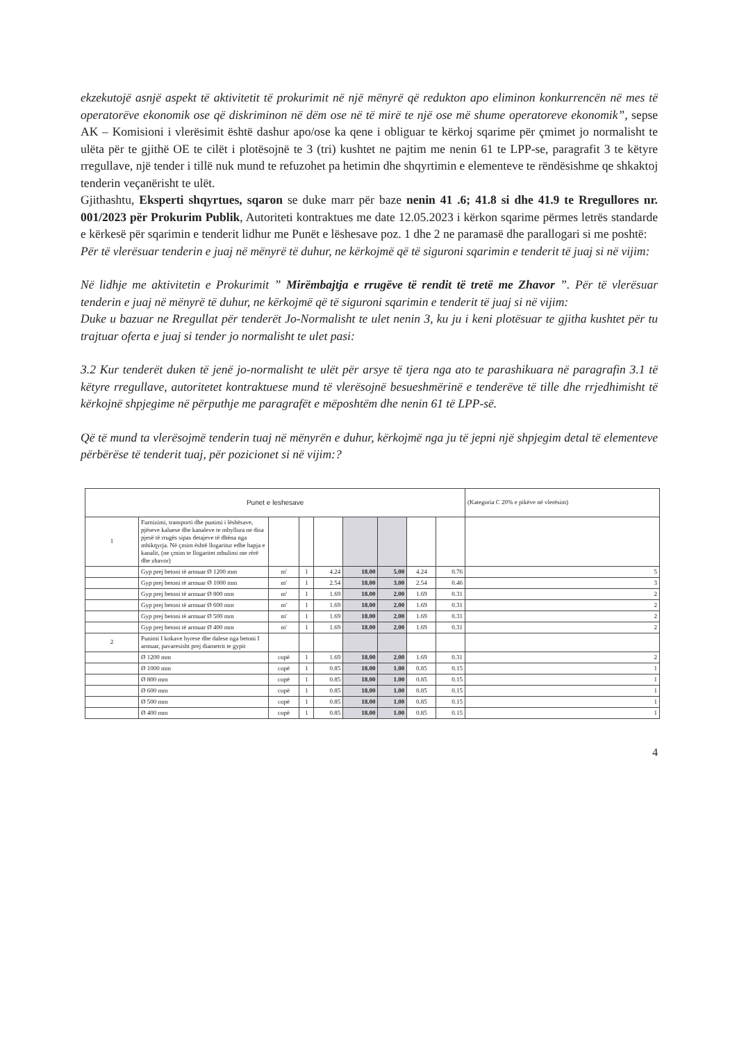ekzekutojë asnjë aspekt të aktivitetit të prokurimit në një mënyrë që redukton apo eliminon konkurrencën në mes të operatorëve ekonomik ose që diskriminon në dëm ose në të mirë te një ose më shume operatoreve ekonomik”, sepse AK – Komisioni i vlerësimit është dashur apo/ose ka qene i obliguar te kërkoj sqarime për çmimet jo normalisht te ulëta për te gjithë OE te cilët i plotësojnë te 3 (tri) kushtet ne pajtim me nenin 61 te LPP-se, paragrafit 3 te këtyre rregullave, një tender i tillë nuk mund te refuzohet pa hetimin dhe shqyrtimin e elementeve te rëndësishme qe shkaktoj tenderin veçanërisht te ulët.
Gjithashtu, Eksperti shqyrtues, sqaron se duke marr për baze nenin 41 .6; 41.8 si dhe 41.9 te Rregullores nr. 001/2023 për Prokurim Publik, Autoriteti kontraktues me date 12.05.2023 i kërkon sqarime përmes letrës standarde e kërkesë për sqarimin e tenderit lidhur me Punët e lëshesave poz. 1 dhe 2 ne paramasë dhe parallogari si me poshtë:
Për të vlerësuar tenderin e juaj në mënyrë të duhur, ne kërkojmë që të siguroni sqarimin e tenderit të juaj si në vijim:
Në lidhje me aktivitetin e Prokurimit ” Mirëmbajtja e rrugëve të rendit të tretë me Zhavor ”. Për të vlerësuar tenderin e juaj në mënyrë të duhur, ne kërkojmë që të siguroni sqarimin e tenderit të juaj si në vijim:
Duke u bazuar ne Rregullat për tenderët Jo-Normalisht te ulet nenin 3, ku ju i keni plotësuar te gjitha kushtet për tu trajtuar oferta e juaj si tender jo normalisht te ulet pasi:
3.2 Kur tenderët duken të jenë jo-normalisht te ulët për arsye të tjera nga ato te parashikuara në paragrafin 3.1 të këtyre rregullave, autoritetet kontraktuese mund të vlerësojnë besueshmërinë e tenderëve të tille dhe rrjedhimisht të kërkojnë shpjegime në përputhje me paragrafët e mëposhtëm dhe nenin 61 të LPP-së.
Që të mund ta vlerësojmë tenderin tuaj në mënyrën e duhur, kërkojmë nga ju të jepni një shpjegim detal të elementeve përbërëse të tenderit tuaj, për pozicionet si në vijim:?
| Punet e leshesave | | | | | | | | | (Kategoria C 20% e pikëve në vlerësim) |
| 1 | Furnizimi, transporti dhe punimi i lëshësave, pjëseve kaluese dhe kanaleve te mbyllura ne disa pjesë të rrugës sipas detajeve të dhëna nga mbikqyrja. Në çmim është llogaritur edhe hapja e kanalit, (ne çmim te llogaritet mbulimi me rërë dhe zhavor) | | | | | | | | |
| | Gyp prej betoni të armuar Ø 1200 mm | m' | 1 | 4.24 | 18.00 | 5.00 | 4.24 | 0.76 | 5 |
| | Gyp prej betoni të armuar Ø 1000 mm | m' | 1 | 2.54 | 18.00 | 3.00 | 2.54 | 0.46 | 3 |
| | Gyp prej betoni të armuar Ø 800 mm | m' | 1 | 1.69 | 18.00 | 2.00 | 1.69 | 0.31 | 2 |
| | Gyp prej betoni të armuar Ø 600 mm | m' | 1 | 1.69 | 18.00 | 2.00 | 1.69 | 0.31 | 2 |
| | Gyp prej betoni të armuar Ø 500 mm | m' | 1 | 1.69 | 18.00 | 2.00 | 1.69 | 0.31 | 2 |
| | Gyp prej betoni të armuar Ø 400 mm | m' | 1 | 1.69 | 18.00 | 2.00 | 1.69 | 0.31 | 2 |
| 2 | Punimi I kokave hyrese dhe dalese nga betoni I armuar, pavaresisht prej diametrit te gypit | | | | | | | | |
| | Ø 1200 mm | copë | 1 | 1.69 | 18.00 | 2.00 | 1.69 | 0.31 | 2 |
| | Ø 1000 mm | copë | 1 | 0.85 | 18.00 | 1.00 | 0.85 | 0.15 | 1 |
| | Ø 800 mm | copë | 1 | 0.85 | 18.00 | 1.00 | 0.85 | 0.15 | 1 |
| | Ø 600 mm | copë | 1 | 0.85 | 18.00 | 1.00 | 0.85 | 0.15 | 1 |
| | Ø 500 mm | copë | 1 | 0.85 | 18.00 | 1.00 | 0.85 | 0.15 | 1 |
| | Ø 400 mm | copë | 1 | 0.85 | 18.00 | 1.00 | 0.85 | 0.15 | 1 |
4